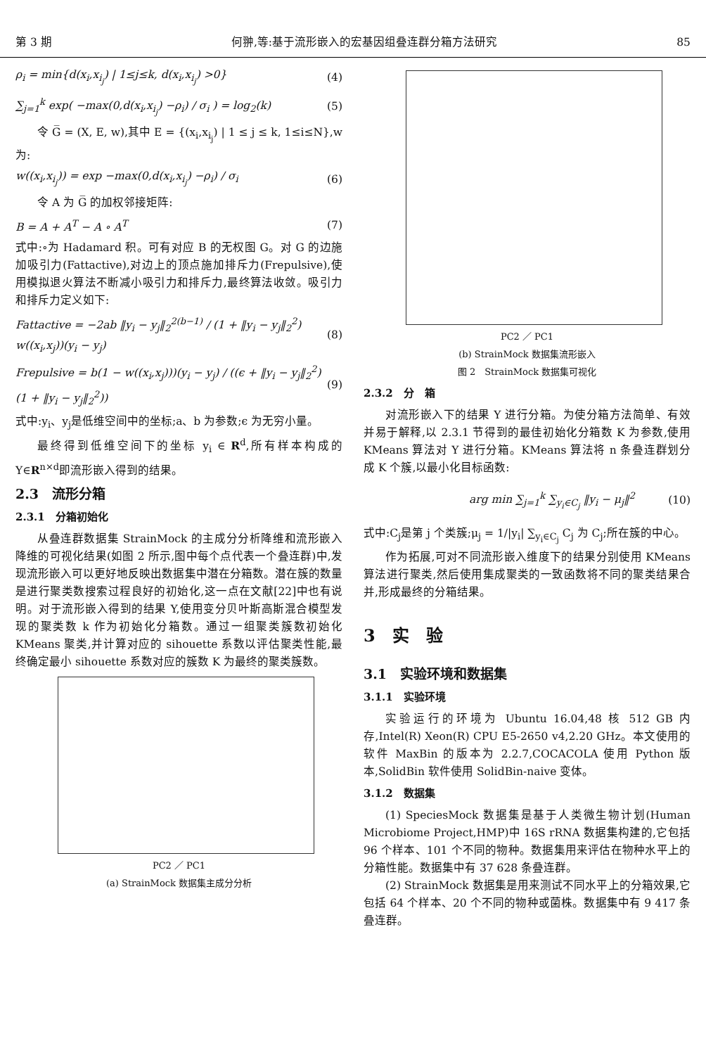第 3 期 何翀,等:基于流形嵌入的宏基因组叠连群分箱方法研究 85
ρ<sub>i</sub> = min{d(x<sub>i</sub>,x<sub>i<sub>j</sub></sub>) | 1≤j≤k, d(x<sub>i</sub>,x<sub>i<sub>j</sub></sub>) >0} (4)
∑<sub>j=1</sub><sup>k</sup> exp( −max(0,d(x<sub>i</sub>,x<sub>i<sub>j</sub></sub>) −ρ<sub>i</sub>) / σ<sub>i</sub> ) = log<sub>2</sub>(k) (5)
令 G̅ = (X, E, w),其中 E = {(x<sub>i</sub>,x<sub>i<sub>j</sub></sub>) | 1 ≤ j ≤ k, 1≤i≤N},w 为:
w((x<sub>i</sub>,x<sub>i<sub>j</sub></sub>)) = exp −max(0,d(x<sub>i</sub>,x<sub>i<sub>j</sub></sub>) −ρ<sub>i</sub>) / σ<sub>i</sub> (6)
令 A 为 G̅ 的加权邻接矩阵:
B = A + A<sup>T</sup> − A ∘ A<sup>T</sup> (7)
式中:∘为 Hadamard 积。可有对应 B 的无权图 G。对 G 的边施加吸引力(Fattactive),对边上的顶点施加排斥力(Frepulsive),使用模拟退火算法不断减小吸引力和排斥力,最终算法收敛。吸引力和排斥力定义如下:
Fattactive = −2ab ‖y<sub>i</sub> − y<sub>j</sub>‖<sub>2</sub><sup>2(b−1)</sup> / (1 + ‖y<sub>i</sub> − y<sub>j</sub>‖<sub>2</sub><sup>2</sup>) w((x<sub>i</sub>,x<sub>j</sub>))(y<sub>i</sub> − y<sub>j</sub>) (8)
Frepulsive = b(1 − w((x<sub>i</sub>,x<sub>j</sub>)))(y<sub>i</sub> − y<sub>j</sub>) / ((ϵ + ‖y<sub>i</sub> − y<sub>j</sub>‖<sub>2</sub><sup>2</sup>)(1 + ‖y<sub>i</sub> − y<sub>j</sub>‖<sub>2</sub><sup>2</sup>)) (9)
式中:y<sub>i</sub>、y<sub>j</sub>是低维空间中的坐标;a、b 为参数;ϵ 为无穷小量。
最终得到低维空间下的坐标 y<sub>i</sub> ∈ R<sup>d</sup>,所有样本构成的 Y∈R<sup>n×d</sup>即流形嵌入得到的结果。
2.3　流形分箱
2.3.1　分箱初始化
从叠连群数据集 StrainMock 的主成分分析降维和流形嵌入降维的可视化结果(如图 2 所示,图中每个点代表一个叠连群)中,发现流形嵌入可以更好地反映出数据集中潜在分箱数。潜在簇的数量是进行聚类数搜索过程良好的初始化,这一点在文献[22]中也有说明。对于流形嵌入得到的结果 Y,使用变分贝叶斯高斯混合模型发现的聚类数 k 作为初始化分箱数。通过一组聚类簇数初始化 KMeans 聚类,并计算对应的 sihouette 系数以评估聚类性能,最终确定最小 sihouette 系数对应的簇数 K 为最终的聚类簇数。
PC2 ／ PC1
(a) StrainMock 数据集主成分分析
PC2 ／ PC1
(b) StrainMock 数据集流形嵌入
图 2　StrainMock 数据集可视化
2.3.2　分　箱
对流形嵌入下的结果 Y 进行分箱。为使分箱方法简单、有效并易于解释,以 2.3.1 节得到的最佳初始化分箱数 K 为参数,使用 KMeans 算法对 Y 进行分箱。KMeans 算法将 n 条叠连群划分成 K 个簇,以最小化目标函数:
arg min ∑<sub>j=1</sub><sup>k</sup> ∑<sub>y<sub>i</sub>∈C<sub>j</sub></sub> ‖y<sub>i</sub> − μ<sub>j</sub>‖<sup>2</sup> (10)
式中:C<sub>j</sub>是第 j 个类簇;μ<sub>j</sub> = 1/|y<sub>i</sub>| ∑<sub>y<sub>i</sub>∈C<sub>j</sub></sub> C<sub>j</sub> 为 C<sub>j</sub>;所在簇的中心。
作为拓展,可对不同流形嵌入维度下的结果分别使用 KMeans 算法进行聚类,然后使用集成聚类的一致函数将不同的聚类结果合并,形成最终的分箱结果。
3　实　验
3.1　实验环境和数据集
3.1.1　实验环境
实验运行的环境为 Ubuntu 16.04,48 核 512 GB 内存,Intel(R) Xeon(R) CPU E5-2650 v4,2.20 GHz。本文使用的软件 MaxBin 的版本为 2.2.7,COCACOLA 使用 Python 版本,SolidBin 软件使用 SolidBin-naive 变体。
3.1.2　数据集
(1) SpeciesMock 数据集是基于人类微生物计划(Human Microbiome Project,HMP)中 16S rRNA 数据集构建的,它包括 96 个样本、101 个不同的物种。数据集用来评估在物种水平上的分箱性能。数据集中有 37 628 条叠连群。
(2) StrainMock 数据集是用来测试不同水平上的分箱效果,它包括 64 个样本、20 个不同的物种或菌株。数据集中有 9 417 条叠连群。